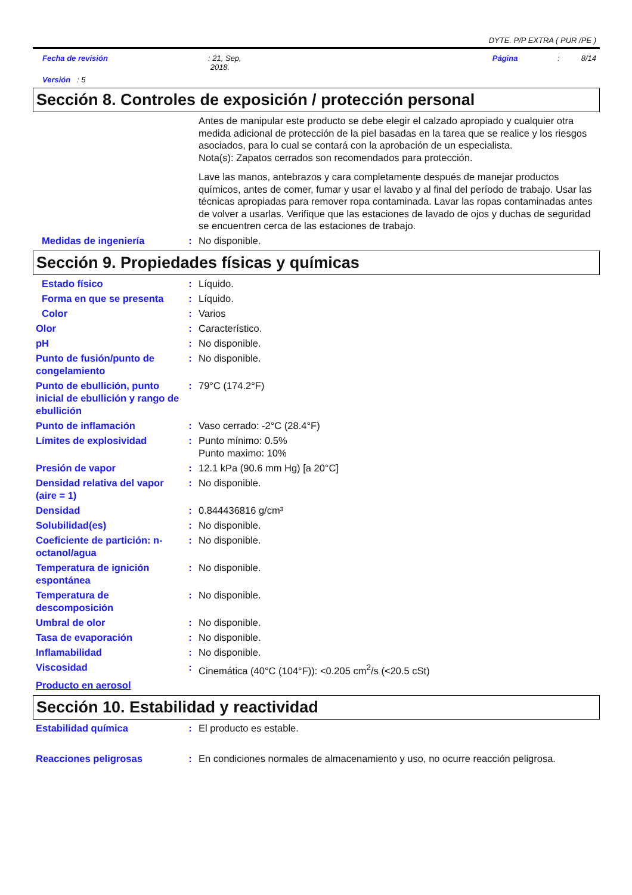DYTE. P/P EXTRA ( PUR /PE )
Fecha de revisión : 21, Sep,
2018.
Página : 8/14
Versión : 5
Sección 8. Controles de exposición / protección personal
Antes de manipular este producto se debe elegir el calzado apropiado y cualquier otra medida adicional de protección de la piel basadas en la tarea que se realice y los riesgos asociados, para lo cual se contará con la aprobación de un especialista.
Nota(s): Zapatos cerrados son recomendados para protección.
Lave las manos, antebrazos y cara completamente después de manejar productos químicos, antes de comer, fumar y usar el lavabo y al final del período de trabajo. Usar las técnicas apropiadas para remover ropa contaminada. Lavar las ropas contaminadas antes de volver a usarlas. Verifique que las estaciones de lavado de ojos y duchas de seguridad se encuentren cerca de las estaciones de trabajo.
Medidas de ingeniería : No disponible.
Sección 9. Propiedades físicas y químicas
Estado físico : Líquido.
Forma en que se presenta
: Líquido.
Color : Varios
Olor : Característico.
pH : No disponible.
Punto de fusión/punto de congelamiento
: No disponible.
Punto de ebullición, punto inicial de ebullición y rango de ebullición
: 79°C (174.2°F)
Punto de inflamación : Vaso cerrado: -2°C (28.4°F)
Límites de explosividad : Punto mínimo: 0.5%
Punto maximo: 10%
Presión de vapor : 12.1 kPa (90.6 mm Hg) [a 20°C]
Densidad relativa del vapor (aire = 1)
: No disponible.
Densidad : 0.844436816 g/cm³
Solubilidad(es) : No disponible.
Coeficiente de partición: n-octanol/agua
: No disponible.
Temperatura de ignición espontánea
: No disponible.
Temperatura de descomposición
: No disponible.
Umbral de olor : No disponible.
Tasa de evaporación : No disponible.
Inflamabilidad : No disponible.
Viscosidad : Cinemática (40°C (104°F)): <0.205 cm<sup>2</sup>/s (<20.5 cSt)
Producto en aerosol
Sección 10. Estabilidad y reactividad
Estabilidad química : El producto es estable.
Reacciones peligrosas : En condiciones normales de almacenamiento y uso, no ocurre reacción peligrosa.